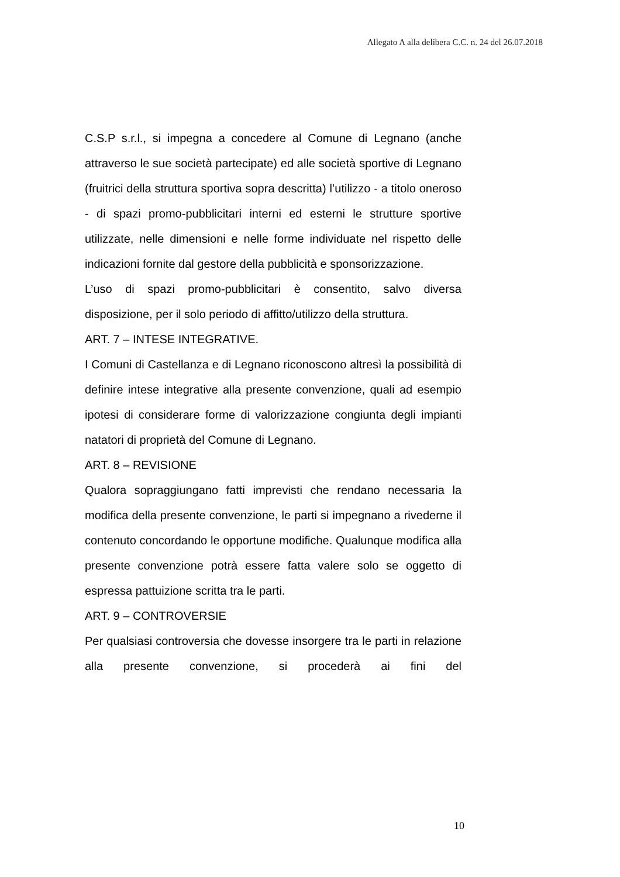Allegato A alla delibera C.C. n. 24 del 26.07.2018
C.S.P s.r.l., si impegna a concedere al Comune di Legnano (anche attraverso le sue società partecipate) ed alle società sportive di Legnano (fruitrici della struttura sportiva sopra descritta) l’utilizzo - a titolo oneroso - di spazi promo-pubblicitari interni ed esterni le strutture sportive utilizzate, nelle dimensioni e nelle forme individuate nel rispetto delle indicazioni fornite dal gestore della pubblicità e sponsorizzazione.
L’uso di spazi promo-pubblicitari è consentito, salvo diversa disposizione, per il solo periodo di affitto/utilizzo della struttura.
ART. 7 – INTESE INTEGRATIVE.
I Comuni di Castellanza e di Legnano riconoscono altresì la possibilità di definire intese integrative alla presente convenzione, quali ad esempio ipotesi di considerare forme di valorizzazione congiunta degli impianti natatori di proprietà del Comune di Legnano.
ART. 8 – REVISIONE
Qualora sopraggiungano fatti imprevisti che rendano necessaria la modifica della presente convenzione, le parti si impegnano a rivederne il contenuto concordando le opportune modifiche. Qualunque modifica alla presente convenzione potrà essere fatta valere solo se oggetto di espressa pattuizione scritta tra le parti.
ART. 9 – CONTROVERSIE
Per qualsiasi controversia che dovesse insorgere tra le parti in relazione alla presente convenzione, si procederà ai fini del
10